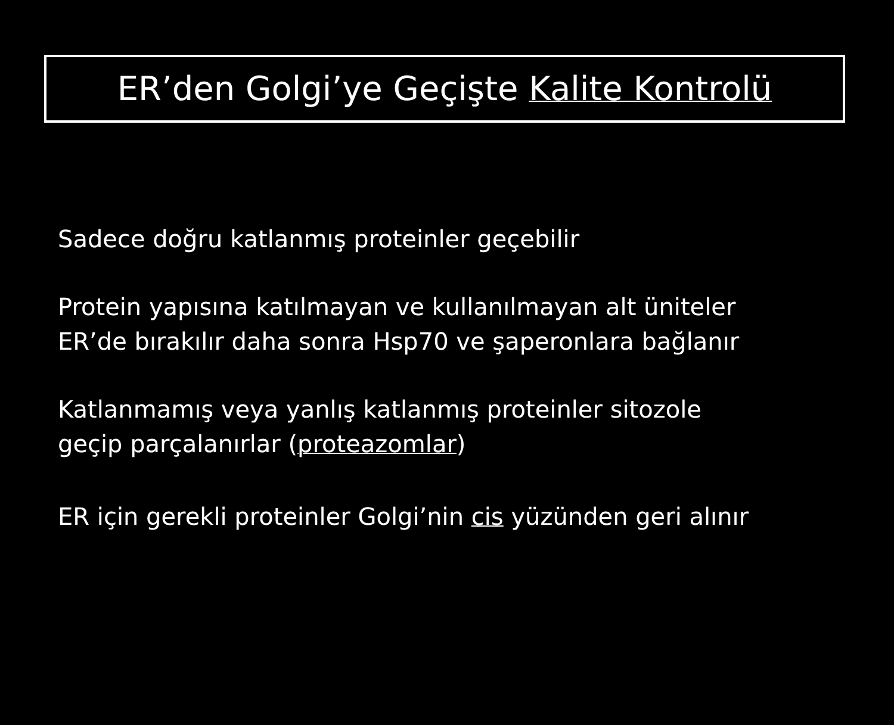ER’den Golgi’ye Geçişte Kalite Kontrolü
Sadece doğru katlanmış proteinler geçebilir
Protein yapısına katılmayan ve kullanılmayan alt üniteler
ER’de bırakılır daha sonra Hsp70 ve şaperonlara bağlanır
Katlanmamış veya yanlış katlanmış proteinler sitozole
geçip parçalanırlar (proteazomlar)
ER için gerekli proteinler Golgi’nin cis yüzünden geri alınır